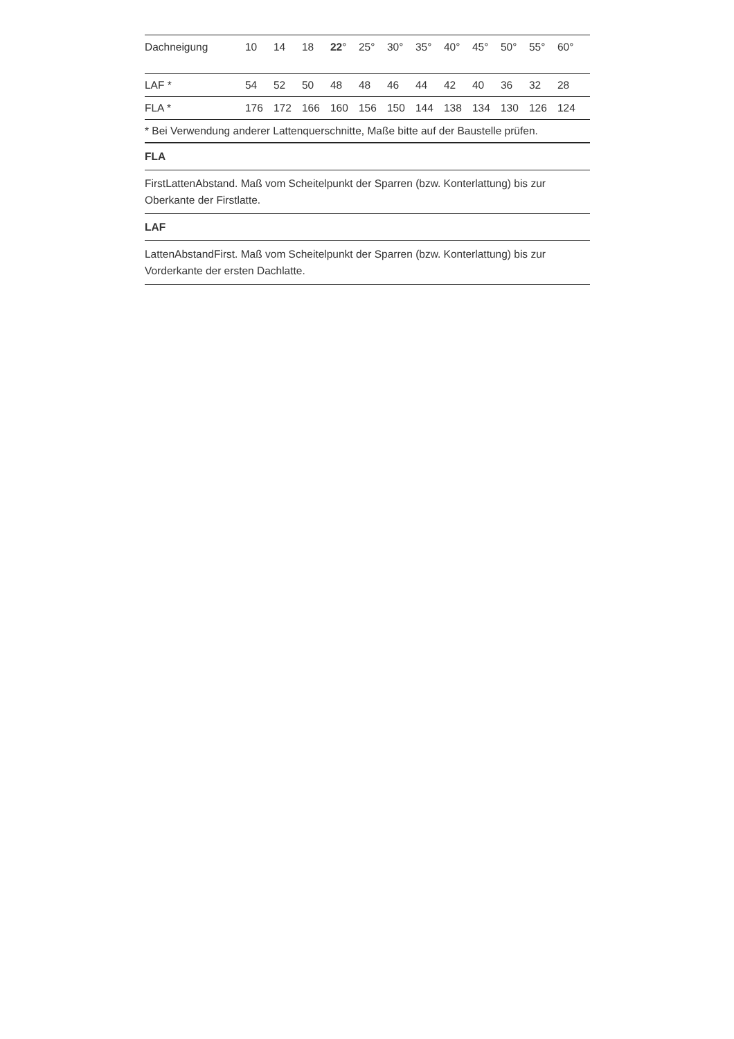| Dachneigung | 10 | 14 | 18 | 22 ° | 25° | 30° | 35° | 40° | 45° | 50° | 55° | 60° |
| LAF * | 54 | 52 | 50 | 48 | 48 | 46 | 44 | 42 | 40 | 36 | 32 | 28 |
| FLA * | 176 | 172 | 166 | 160 | 156 | 150 | 144 | 138 | 134 | 130 | 126 | 124 |
| * Bei Verwendung anderer Lattenquerschnitte, Maße bitte auf der Baustelle prüfen. | | | | | | | | | | | | |
FLA
FirstLattenAbstand. Maß vom Scheitelpunkt der Sparren (bzw. Konterlattung) bis zur Oberkante der Firstlatte.
LAF
LattenAbstandFirst. Maß vom Scheitelpunkt der Sparren (bzw. Konterlattung) bis zur Vorderkante der ersten Dachlatte.